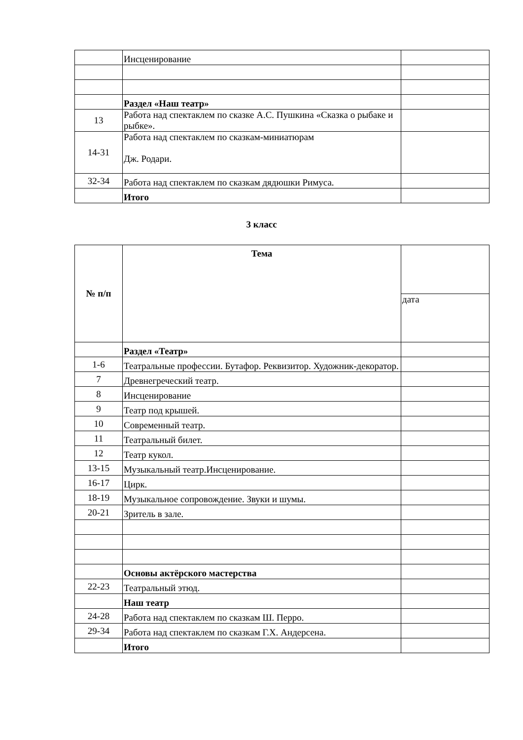| | Инсценирование | |
| | Раздел «Наш театр» | |
| 13 | Работа над спектаклем по сказке А.С. Пушкина «Сказка о рыбаке и рыбке». | |
| 14-31 | Работа над спектаклем по сказкам-миниатюрам Дж. Родари. | |
| 32-34 | Работа над спектаклем по сказкам дядюшки Римуса. | |
| | Итого | |
3 класс
| № п/п | Тема | |
| --- | --- | --- |
| | | дата |
| | Раздел «Театр» | |
| 1-6 | Театральные профессии. Бутафор. Реквизитор. Художник-декоратор. | |
| 7 | Древнегреческий театр. | |
| 8 | Инсценирование | |
| 9 | Театр под крышей. | |
| 10 | Современный театр. | |
| 11 | Театральный билет. | |
| 12 | Театр кукол. | |
| 13-15 | Музыкальный театр.Инсценирование. | |
| 16-17 | Цирк. | |
| 18-19 | Музыкальное сопровождение. Звуки и шумы. | |
| 20-21 | Зритель в зале. | |
| | Основы актёрского мастерства | |
| 22-23 | Театральный этюд. | |
| | Наш театр | |
| 24-28 | Работа над спектаклем по сказкам Ш. Перро. | |
| 29-34 | Работа над спектаклем по сказкам Г.Х. Андерсена. | |
| | Итого | |